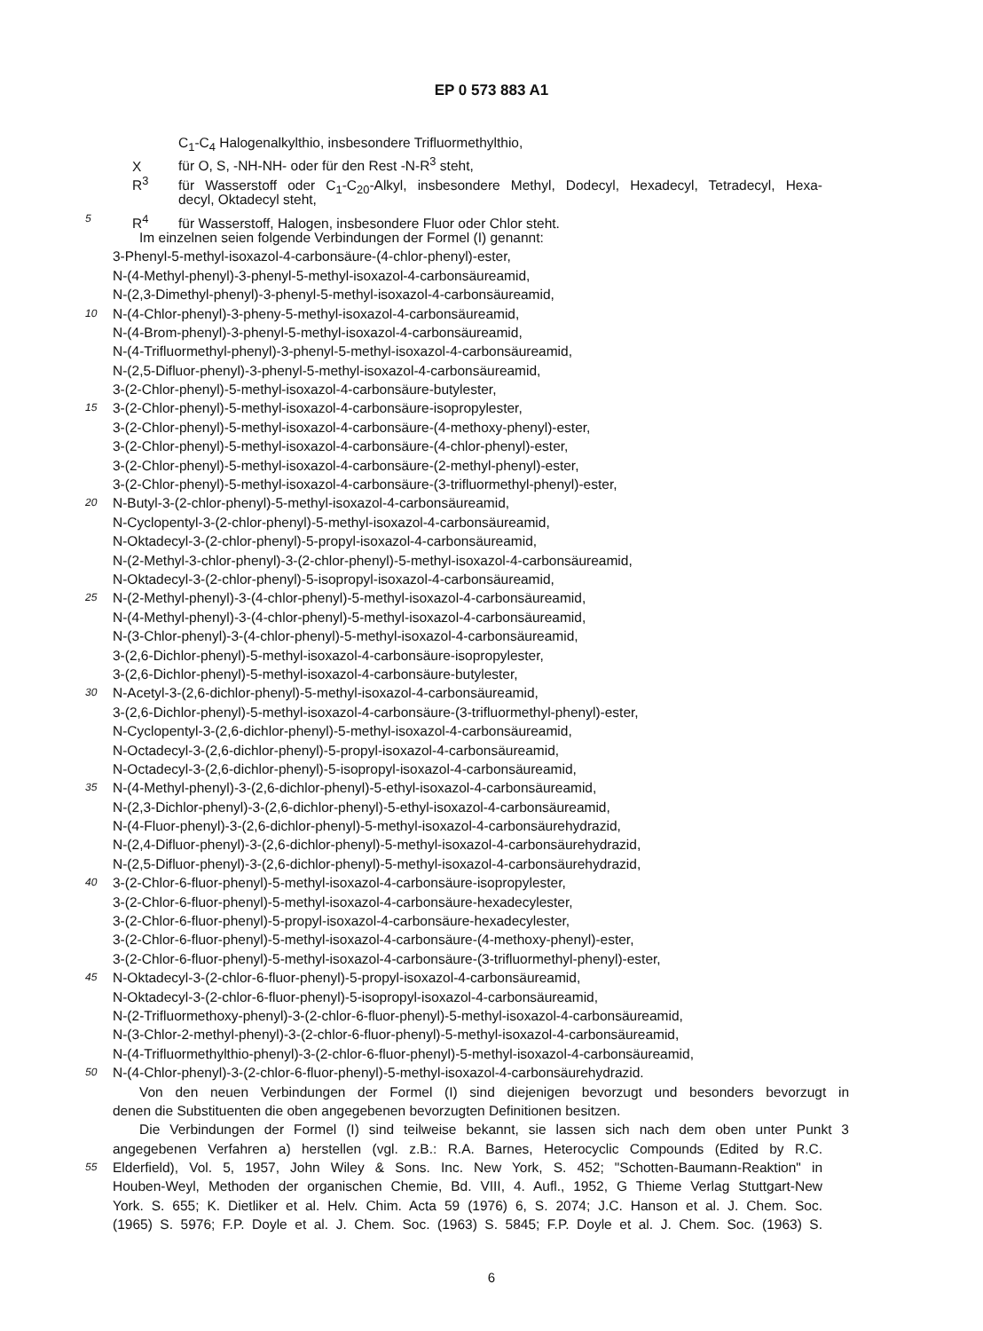EP 0 573 883 A1
C<sub>1</sub>-C<sub>4</sub> Halogenalkylthio, insbesondere Trifluormethylthio,
Xfür O, S, -NH-NH- oder für den Rest -N-R<sup>3</sup> steht,
R<sup>3</sup> für Wasserstoff oder C<sub>1</sub>-C<sub>20</sub>-Alkyl, insbesondere Methyl, Dodecyl, Hexadecyl, Tetradecyl, Hexa-
decyl, Oktadecyl steht,
5 R<sup>4</sup> für Wasserstoff, Halogen, insbesondere Fluor oder Chlor steht.
Im einzelnen seien folgende Verbindungen der Formel (I) genannt:
3-Phenyl-5-methyl-isoxazol-4-carbonsäure-(4-chlor-phenyl)-ester,
N-(4-Methyl-phenyl)-3-phenyl-5-methyl-isoxazol-4-carbonsäureamid,
N-(2,3-Dimethyl-phenyl)-3-phenyl-5-methyl-isoxazol-4-carbonsäureamid,
10 N-(4-Chlor-phenyl)-3-pheny-5-methyl-isoxazol-4-carbonsäureamid,
N-(4-Brom-phenyl)-3-phenyl-5-methyl-isoxazol-4-carbonsäureamid,
N-(4-Trifluormethyl-phenyl)-3-phenyl-5-methyl-isoxazol-4-carbonsäureamid,
N-(2,5-Difluor-phenyl)-3-phenyl-5-methyl-isoxazol-4-carbonsäureamid,
3-(2-Chlor-phenyl)-5-methyl-isoxazol-4-carbonsäure-butylester,
15 3-(2-Chlor-phenyl)-5-methyl-isoxazol-4-carbonsäure-isopropylester,
3-(2-Chlor-phenyl)-5-methyl-isoxazol-4-carbonsäure-(4-methoxy-phenyl)-ester,
3-(2-Chlor-phenyl)-5-methyl-isoxazol-4-carbonsäure-(4-chlor-phenyl)-ester,
3-(2-Chlor-phenyl)-5-methyl-isoxazol-4-carbonsäure-(2-methyl-phenyl)-ester,
3-(2-Chlor-phenyl)-5-methyl-isoxazol-4-carbonsäure-(3-trifluormethyl-phenyl)-ester,
20 N-Butyl-3-(2-chlor-phenyl)-5-methyl-isoxazol-4-carbonsäureamid,
N-Cyclopentyl-3-(2-chlor-phenyl)-5-methyl-isoxazol-4-carbonsäureamid,
N-Oktadecyl-3-(2-chlor-phenyl)-5-propyl-isoxazol-4-carbonsäureamid,
N-(2-Methyl-3-chlor-phenyl)-3-(2-chlor-phenyl)-5-methyl-isoxazol-4-carbonsäureamid,
N-Oktadecyl-3-(2-chlor-phenyl)-5-isopropyl-isoxazol-4-carbonsäureamid,
25 N-(2-Methyl-phenyl)-3-(4-chlor-phenyl)-5-methyl-isoxazol-4-carbonsäureamid,
N-(4-Methyl-phenyl)-3-(4-chlor-phenyl)-5-methyl-isoxazol-4-carbonsäureamid,
N-(3-Chlor-phenyl)-3-(4-chlor-phenyl)-5-methyl-isoxazol-4-carbonsäureamid,
3-(2,6-Dichlor-phenyl)-5-methyl-isoxazol-4-carbonsäure-isopropylester,
3-(2,6-Dichlor-phenyl)-5-methyl-isoxazol-4-carbonsäure-butylester,
30 N-Acetyl-3-(2,6-dichlor-phenyl)-5-methyl-isoxazol-4-carbonsäureamid,
3-(2,6-Dichlor-phenyl)-5-methyl-isoxazol-4-carbonsäure-(3-trifluormethyl-phenyl)-ester,
N-Cyclopentyl-3-(2,6-dichlor-phenyl)-5-methyl-isoxazol-4-carbonsäureamid,
N-Octadecyl-3-(2,6-dichlor-phenyl)-5-propyl-isoxazol-4-carbonsäureamid,
N-Octadecyl-3-(2,6-dichlor-phenyl)-5-isopropyl-isoxazol-4-carbonsäureamid,
35 N-(4-Methyl-phenyl)-3-(2,6-dichlor-phenyl)-5-ethyl-isoxazol-4-carbonsäureamid,
N-(2,3-Dichlor-phenyl)-3-(2,6-dichlor-phenyl)-5-ethyl-isoxazol-4-carbonsäureamid,
N-(4-Fluor-phenyl)-3-(2,6-dichlor-phenyl)-5-methyl-isoxazol-4-carbonsäurehydrazid,
N-(2,4-Difluor-phenyl)-3-(2,6-dichlor-phenyl)-5-methyl-isoxazol-4-carbonsäurehydrazid,
N-(2,5-Difluor-phenyl)-3-(2,6-dichlor-phenyl)-5-methyl-isoxazol-4-carbonsäurehydrazid,
40 3-(2-Chlor-6-fluor-phenyl)-5-methyl-isoxazol-4-carbonsäure-isopropylester,
3-(2-Chlor-6-fluor-phenyl)-5-methyl-isoxazol-4-carbonsäure-hexadecylester,
3-(2-Chlor-6-fluor-phenyl)-5-propyl-isoxazol-4-carbonsäure-hexadecylester,
3-(2-Chlor-6-fluor-phenyl)-5-methyl-isoxazol-4-carbonsäure-(4-methoxy-phenyl)-ester,
3-(2-Chlor-6-fluor-phenyl)-5-methyl-isoxazol-4-carbonsäure-(3-trifluormethyl-phenyl)-ester,
45 N-Oktadecyl-3-(2-chlor-6-fluor-phenyl)-5-propyl-isoxazol-4-carbonsäureamid,
N-Oktadecyl-3-(2-chlor-6-fluor-phenyl)-5-isopropyl-isoxazol-4-carbonsäureamid,
N-(2-Trifluormethoxy-phenyl)-3-(2-chlor-6-fluor-phenyl)-5-methyl-isoxazol-4-carbonsäureamid,
N-(3-Chlor-2-methyl-phenyl)-3-(2-chlor-6-fluor-phenyl)-5-methyl-isoxazol-4-carbonsäureamid,
N-(4-Trifluormethylthio-phenyl)-3-(2-chlor-6-fluor-phenyl)-5-methyl-isoxazol-4-carbonsäureamid,
50 N-(4-Chlor-phenyl)-3-(2-chlor-6-fluor-phenyl)-5-methyl-isoxazol-4-carbonsäurehydrazid.
Von den neuen Verbindungen der Formel (I) sind diejenigen bevorzugt und besonders bevorzugt in
denen die Substituenten die oben angegebenen bevorzugten Definitionen besitzen.
Die Verbindungen der Formel (I) sind teilweise bekannt, sie lassen sich nach dem oben unter Punkt 3
angegebenen Verfahren a) herstellen (vgl. z.B.: R.A. Barnes, Heterocyclic Compounds (Edited by R.C.
55 Elderfield), Vol. 5, 1957, John Wiley & Sons. Inc. New York, S. 452; "Schotten-Baumann-Reaktion" in
Houben-Weyl, Methoden der organischen Chemie, Bd. VIII, 4. Aufl., 1952, G Thieme Verlag Stuttgart-New
York. S. 655; K. Dietliker et al. Helv. Chim. Acta 59 (1976) 6, S. 2074; J.C. Hanson et al. J. Chem. Soc.
(1965) S. 5976; F.P. Doyle et al. J. Chem. Soc. (1963) S. 5845; F.P. Doyle et al. J. Chem. Soc. (1963) S.
6